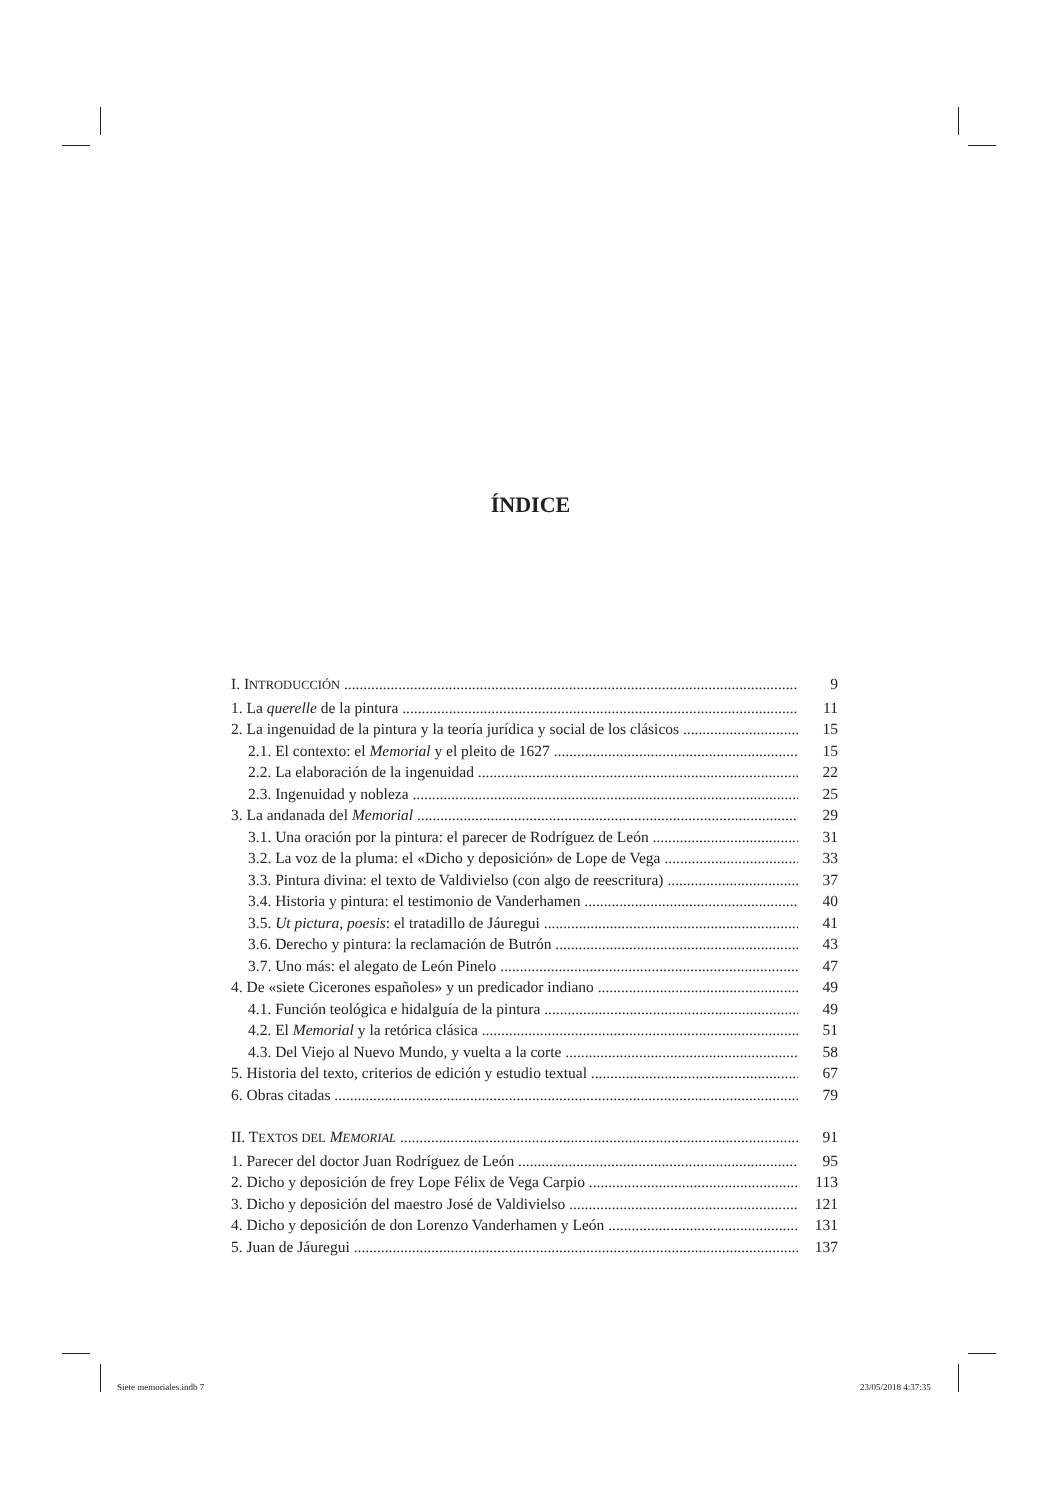ÍNDICE
I. INTRODUCCIÓN 9
1. La querelle de la pintura 11
2. La ingenuidad de la pintura y la teoría jurídica y social de los clásicos 15
2.1. El contexto: el Memorial y el pleito de 1627 15
2.2. La elaboración de la ingenuidad 22
2.3. Ingenuidad y nobleza 25
3. La andanada del Memorial 29
3.1. Una oración por la pintura: el parecer de Rodríguez de León 31
3.2. La voz de la pluma: el «Dicho y deposición» de Lope de Vega 33
3.3. Pintura divina: el texto de Valdivielso (con algo de reescritura) 37
3.4. Historia y pintura: el testimonio de Vanderhamen 40
3.5. Ut pictura, poesis: el tratadillo de Jáuregui 41
3.6. Derecho y pintura: la reclamación de Butrón 43
3.7. Uno más: el alegato de León Pinelo 47
4. De «siete Cicerones españoles» y un predicador indiano 49
4.1. Función teológica e hidalguía de la pintura 49
4.2. El Memorial y la retórica clásica 51
4.3. Del Viejo al Nuevo Mundo, y vuelta a la corte 58
5. Historia del texto, criterios de edición y estudio textual 67
6. Obras citadas 79
II. TEXTOS DEL MEMORIAL 91
1. Parecer del doctor Juan Rodríguez de León 95
2. Dicho y deposición de frey Lope Félix de Vega Carpio 113
3. Dicho y deposición del maestro José de Valdivielso 121
4. Dicho y deposición de don Lorenzo Vanderhamen y León 131
5. Juan de Jáuregui 137
Siete memoriales.indb 7 23/05/2018 4:37:35